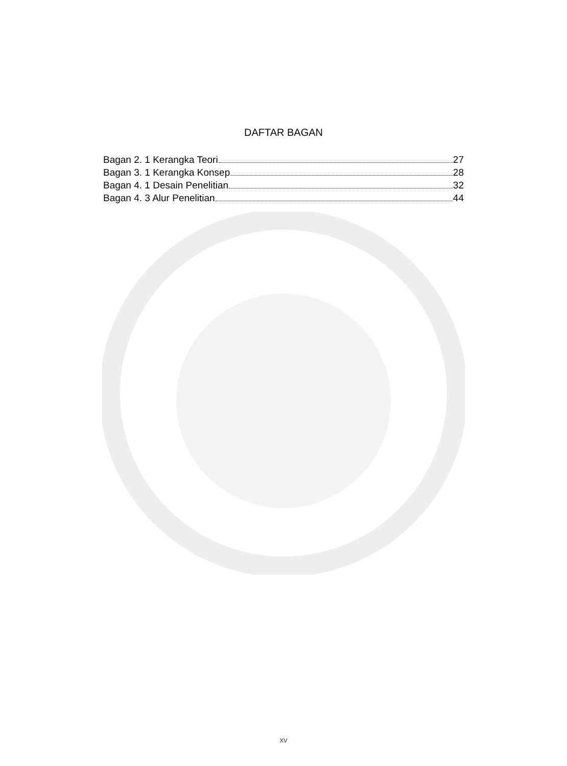DAFTAR BAGAN
Bagan 2. 1 Kerangka Teori 27
Bagan 3. 1 Kerangka Konsep 28
Bagan 4. 1 Desain Penelitian 32
Bagan 4. 3 Alur Penelitian 44
xv